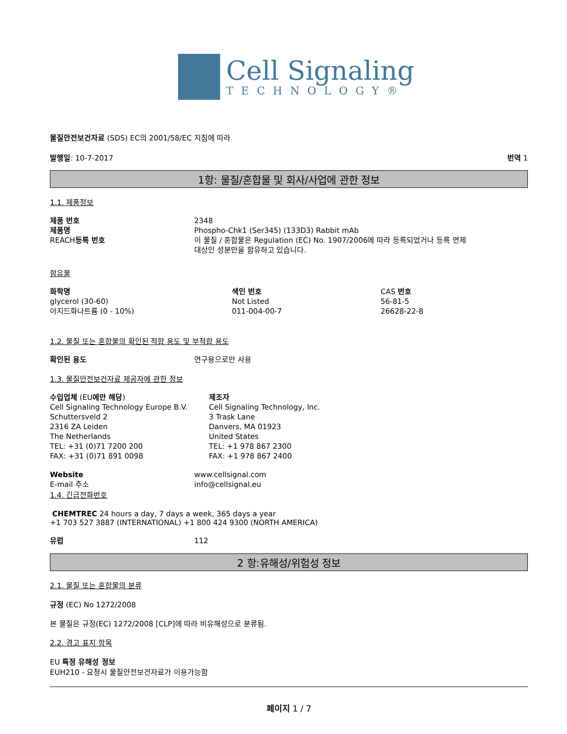Cell Signaling
TECHNOLOGY®
물질안전보건자료 (SDS) EC의 2001/58/EC 지침에 따라
발행일: 10-7-2017 번역 1
1항: 물질/혼합물 및 회사/사업에 관한 정보
1.1. 제품정보
| 제품 번호 | 2348 |
| 제품명 | Phospho-Chk1 (Ser345) (133D3) Rabbit mAb |
| REACH 등록 번호 | 이 물질 / 혼합물은 Regulation (EC) No. 1907/2006에 따라 등록되었거나 등록 면제 대상인 성분만을 함유하고 있습니다. |
함유물
| 화학명 | 색인 번호 | CAS 번호 |
| glycerol (30-60) | Not Listed | 56-81-5 |
| 아지드화나트륨 (0 - 10%) | 011-004-00-7 | 26628-22-8 |
1.2. 물질 또는 혼합물의 확인된 적합 용도 및 부적합 용도
| 확인된 용도 | 연구용으로만 사용 |
1.3. 물질안전보건자료 제공자에 관한 정보
| 수입업체 (EU 에만 해당 ) Cell Signaling Technology Europe B.V. Schuttersveld 2 2316 ZA Leiden The Netherlands TEL: +31 (0)71 7200 200 FAX: +31 (0)71 891 0098 | 제조자 Cell Signaling Technology, Inc. 3 Trask Lane Danvers, MA 01923 United States TEL: +1 978 867 2300 FAX: +1 978 867 2400 |
| Website | www.cellsignal.com |
| E-mail 주소 | info@cellsignal.eu |
1.4. 긴급전화번호
CHEMTREC 24 hours a day, 7 days a week, 365 days a year
+1 703 527 3887 (INTERNATIONAL) +1 800 424 9300 (NORTH AMERICA)
| 유럽 | 112 |
2 항:유해성/위험성 정보
2.1. 물질 또는 혼합물의 분류
규정 (EC) No 1272/2008
본 물질은 규정(EC) 1272/2008 [CLP]에 따라 비유해성으로 분류됨.
2.2. 경고 표지 항목
EU 특정 유해성 정보
EUH210 - 요청시 물질안전보건자료가 이용가능함
페이지 1 / 7